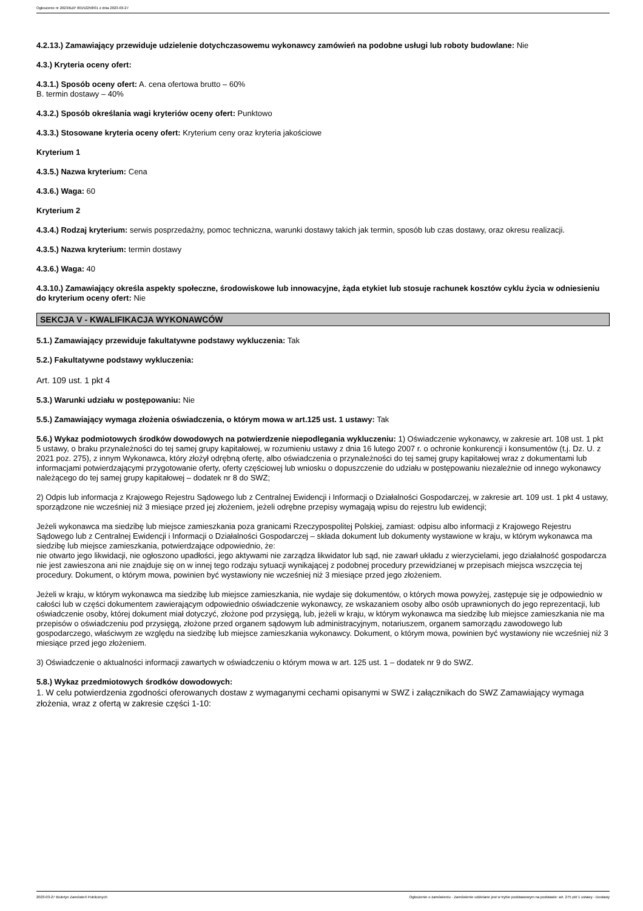Ogłoszenie nr 2023/BZP 00152258/01 z dnia 2023-03-27
4.2.13.) Zamawiający przewiduje udzielenie dotychczasowemu wykonawcy zamówień na podobne usługi lub roboty budowlane: Nie
4.3.) Kryteria oceny ofert:
4.3.1.) Sposób oceny ofert: A. cena ofertowa brutto – 60%
B. termin dostawy – 40%
4.3.2.) Sposób określania wagi kryteriów oceny ofert: Punktowo
4.3.3.) Stosowane kryteria oceny ofert: Kryterium ceny oraz kryteria jakościowe
Kryterium 1
4.3.5.) Nazwa kryterium: Cena
4.3.6.) Waga: 60
Kryterium 2
4.3.4.) Rodzaj kryterium: serwis posprzedażny, pomoc techniczna, warunki dostawy takich jak termin, sposób lub czas dostawy, oraz okresu realizacji.
4.3.5.) Nazwa kryterium: termin dostawy
4.3.6.) Waga: 40
4.3.10.) Zamawiający określa aspekty społeczne, środowiskowe lub innowacyjne, żąda etykiet lub stosuje rachunek kosztów cyklu życia w odniesieniu do kryterium oceny ofert: Nie
SEKCJA V - KWALIFIKACJA WYKONAWCÓW
5.1.) Zamawiający przewiduje fakultatywne podstawy wykluczenia: Tak
5.2.) Fakultatywne podstawy wykluczenia:
Art. 109 ust. 1 pkt 4
5.3.) Warunki udziału w postępowaniu: Nie
5.5.) Zamawiający wymaga złożenia oświadczenia, o którym mowa w art.125 ust. 1 ustawy: Tak
5.6.) Wykaz podmiotowych środków dowodowych na potwierdzenie niepodlegania wykluczeniu: 1) Oświadczenie wykonawcy, w zakresie art. 108 ust. 1 pkt 5 ustawy, o braku przynależności do tej samej grupy kapitałowej, w rozumieniu ustawy z dnia 16 lutego 2007 r. o ochronie konkurencji i konsumentów (t.j. Dz. U. z 2021 poz. 275), z innym Wykonawca, który złożył odrębną ofertę, albo oświadczenia o przynależności do tej samej grupy kapitałowej wraz z dokumentami lub informacjami potwierdzającymi przygotowanie oferty, oferty częściowej lub wniosku o dopuszczenie do udziału w postępowaniu niezależnie od innego wykonawcy należącego do tej samej grupy kapitałowej – dodatek nr 8 do SWZ;
2) Odpis lub informacja z Krajowego Rejestru Sądowego lub z Centralnej Ewidencji i Informacji o Działalności Gospodarczej, w zakresie art. 109 ust. 1 pkt 4 ustawy, sporządzone nie wcześniej niż 3 miesiące przed jej złożeniem, jeżeli odrębne przepisy wymagają wpisu do rejestru lub ewidencji;
Jeżeli wykonawca ma siedzibę lub miejsce zamieszkania poza granicami Rzeczypospolitej Polskiej, zamiast: odpisu albo informacji z Krajowego Rejestru Sądowego lub z Centralnej Ewidencji i Informacji o Działalności Gospodarczej – składa dokument lub dokumenty wystawione w kraju, w którym wykonawca ma siedzibę lub miejsce zamieszkania, potwierdzające odpowiednio, że:
nie otwarto jego likwidacji, nie ogłoszono upadłości, jego aktywami nie zarządza likwidator lub sąd, nie zawarł układu z wierzycielami, jego działalność gospodarcza nie jest zawieszona ani nie znajduje się on w innej tego rodzaju sytuacji wynikającej z podobnej procedury przewidzianej w przepisach miejsca wszczęcia tej procedury. Dokument, o którym mowa, powinien być wystawiony nie wcześniej niż 3 miesiące przed jego złożeniem.
Jeżeli w kraju, w którym wykonawca ma siedzibę lub miejsce zamieszkania, nie wydaje się dokumentów, o których mowa powyżej, zastępuje się je odpowiednio w całości lub w części dokumentem zawierającym odpowiednio oświadczenie wykonawcy, ze wskazaniem osoby albo osób uprawnionych do jego reprezentacji, lub oświadczenie osoby, której dokument miał dotyczyć, złożone pod przysięgą, lub, jeżeli w kraju, w którym wykonawca ma siedzibę lub miejsce zamieszkania nie ma przepisów o oświadczeniu pod przysięgą, złożone przed organem sądowym lub administracyjnym, notariuszem, organem samorządu zawodowego lub gospodarczego, właściwym ze względu na siedzibę lub miejsce zamieszkania wykonawcy. Dokument, o którym mowa, powinien być wystawiony nie wcześniej niż 3 miesiące przed jego złożeniem.
3) Oświadczenie o aktualności informacji zawartych w oświadczeniu o którym mowa w art. 125 ust. 1 – dodatek nr 9 do SWZ.
5.8.) Wykaz przedmiotowych środków dowodowych:
1. W celu potwierdzenia zgodności oferowanych dostaw z wymaganymi cechami opisanymi w SWZ i załącznikach do SWZ Zamawiający wymaga złożenia, wraz z ofertą w zakresie części 1-10:
2023-03-27 Biuletyn Zamówień Publicznych Ogłoszenie o zamówieniu - Zamówienie udzielane jest w trybie podstawowym na podstawie: art. 275 pkt 1 ustawy - Dostawy